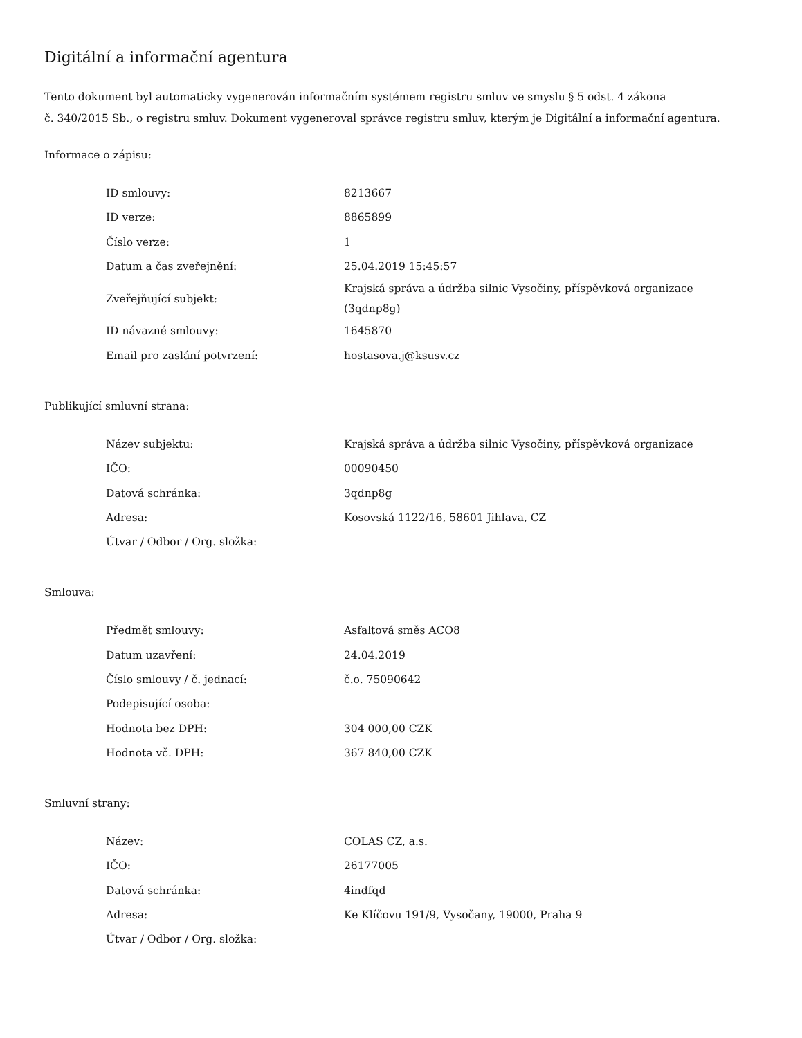Digitální a informační agentura
Tento dokument byl automaticky vygenerován informačním systémem registru smluv ve smyslu § 5 odst. 4 zákona
č. 340/2015 Sb., o registru smluv. Dokument vygeneroval správce registru smluv, kterým je Digitální a informační agentura.
Informace o zápisu:
| ID smlouvy: | 8213667 |
| ID verze: | 8865899 |
| Číslo verze: | 1 |
| Datum a čas zveřejnění: | 25.04.2019 15:45:57 |
| Zveřejňující subjekt: | Krajská správa a údržba silnic Vysočiny, příspěvková organizace (3qdnp8g) |
| ID návazné smlouvy: | 1645870 |
| Email pro zaslání potvrzení: | hostasova.j@ksusv.cz |
Publikující smluvní strana:
| Název subjektu: | Krajská správa a údržba silnic Vysočiny, příspěvková organizace |
| IČO: | 00090450 |
| Datová schránka: | 3qdnp8g |
| Adresa: | Kosovská 1122/16, 58601 Jihlava, CZ |
| Útvar / Odbor / Org. složka: | |
Smlouva:
| Předmět smlouvy: | Asfaltová směs ACO8 |
| Datum uzavření: | 24.04.2019 |
| Číslo smlouvy / č. jednací: | č.o. 75090642 |
| Podepisující osoba: | |
| Hodnota bez DPH: | 304 000,00 CZK |
| Hodnota vč. DPH: | 367 840,00 CZK |
Smluvní strany:
| Název: | COLAS CZ, a.s. |
| IČO: | 26177005 |
| Datová schránka: | 4indfqd |
| Adresa: | Ke Klíčovu 191/9, Vysočany, 19000, Praha 9 |
| Útvar / Odbor / Org. složka: | |